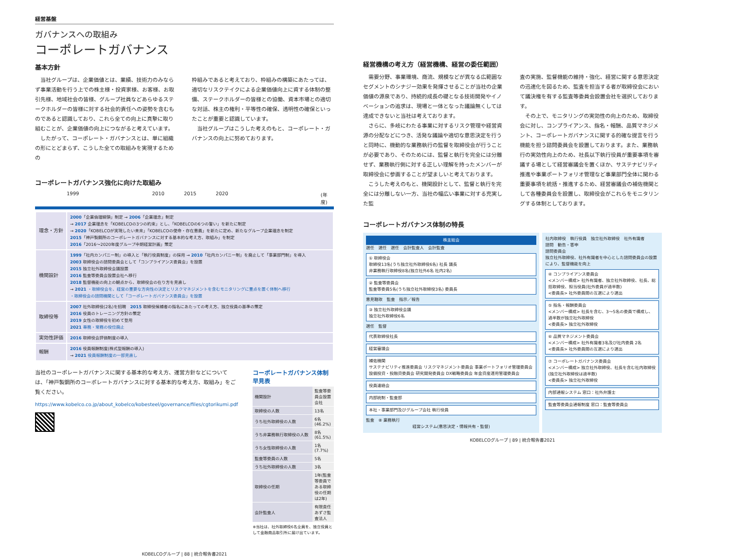経営基盤
ガバナンスへの取組み
コーポレートガバナンス
基本方針
　当社グループは、企業価値とは、業績、技術力のみならず事業活動を行う上での株主様・投資家様、お客様、お取引先様、地域社会の皆様、グループ社員などあらゆるステークホルダーの皆様に対する社会的責任への姿勢を含むものであると認識しており、これら全ての向上に真摯に取り組むことが、企業価値の向上につながると考えています。
　したがって、コーポレート・ガバナンスとは、単に組織の形にとどまらず、こうした全ての取組みを実現するための
枠組みであると考えており、枠組みの構築にあたっては、適切なリスクテイクによる企業価値向上に資する体制の整備、ステークホルダーの皆様との協働、資本市場との適切な対話、株主の権利・平等性の確保、透明性の確保といったことが重要と認識しています。
　当社グループはこうした考えのもと、コーポレート・ガバナンスの向上に努めております。
コーポレートガバナンス強化に向けた取組み
1999 2010 2015 2020 (年度)
| 理念・方針 | 2000 「企業倫理綱領」制定 → 2006 「企業理念」制定 → 2017 企業理念を「KOBELCOの3つの約束」とし、「KOBELCOの6つの誓い」を新たに制定 → 2020 「KOBELCOが実現したい未来」「KOBELCOの使命・存在意義」を新たに定め、新たなグループ企業理念を制定 2015 「神戸製鋼所のコーポレートガバナンスに対する基本的な考え方、取組み」を制定 2016 「2016～2020年度グループ中期経営計画」策定 |
| 機関設計 | 1999 「社内カンパニー制」の導入と「執行役員制度」の採用 → 2010 「社内カンパニー制」を廃止して「事業部門制」を導入 2003 取締役会の諮問委員会として「コンプライアンス委員会」を設置 2015 独立社外取締役会議設置 2016 監査等委員会設置会社へ移行 2018 監督機能の向上の観点から、取締役会の在り方を見直し → 2021 ・取締役会を、経営の重要な方向性の決定とリスクマネジメントを含むモニタリングに重点を置く体制へ移行 ・取締役会の諮問機関として「コーポレートガバナンス委員会」を設置 |
| 取締役等 | 2007 社外取締役(2名)を招聘 2015 取締役候補者の指名にあたっての考え方、独立役員の基準の策定 2016 役員のトレーニング方針の策定 2019 女性の取締役を初めて登用 2021 専務・常務の役位廃止 |
| 実効性評価 | 2016 取締役会評価制度の導入 |
| 報酬 | 2016 役員報酬制度(株式型報酬の導入) → 2021 役員報酬制度の一部見直し |
当社のコーポレートガバナンスに関する基本的な考え方、運営方針などについては、「神戸製鋼所のコーポレートガバナンスに対する基本的な考え方、取組み」をご覧ください。
https://www.kobelco.co.jp/about_kobelco/kobesteel/governance/files/cgtorikumi.pdf
コーポレートガバナンス体制早見表
| 機関設計 | 監査等委員会設置会社 |
| 取締役の人数 | 13名 |
| うち社外取締役の人数 | 6名(46.2%) |
| うち非業務執行取締役の人数 | 8名(61.5%) |
| うち女性取締役の人数 | 1名(7.7%) |
| 監査等委員の人数 | 5名 |
| うち社外取締役の人数 | 3名 |
| 取締役の任期 | 1年(監査等委員である取締役の任期は2年) |
| 会計監査人 | 有限責任あずさ監査法人 |
※当社は、社外取締役6名全員を、独立役員として金融商品取引所に届け出ています。
KOBELCOグループ | 88 | 統合報告書2021
経営機構の考え方（経営機構、経営の委任範囲）
　需要分野、事業環境、商流、規模などが異なる広範囲なセグメントのシナジー効果を発揮させることが当社の企業価値の源泉であり、持続的成長の礎となる技術開発やイノベーションの追求は、現場と一体となった議論無くしては達成できないと当社は考えております。
　さらに、多岐にわたる事業に対するリスク管理や経営資源の分配などにつき、活発な議論や適切な意思決定を行うと同時に、機動的な業務執行の監督を取締役会が行うことが必要であり、そのためには、監督と執行を完全には分離せず、業務執行側に対する正しい理解を持ったメンバーが取締役会に参画することが望ましいと考えております。
　こうした考えのもと、機関設計として、監督と執行を完全には分離しない一方、当社の幅広い事業に対する充実した監
査の実施、監督機能の維持・強化、経営に関する意思決定の迅速化を図るため、監査を担当する者が取締役会において議決権を有する監査等委員会設置会社を選択しております。
　その上で、モニタリングの実効性の向上のため、取締役会に対し、コンプライアンス、指名・報酬、品質マネジメント、コーポレートガバナンスに関する的確な提言を行う機能を担う諮問委員会を設置しております。また、業務執行の実効性向上のため、社長以下執行役員が重要事項を審議する場として経営審議会を置くほか、サステナビリティ推進や事業ポートフォリオ管理など事業部門全体に関わる重要事項を統括・推進するため、経営審議会の補佐機関として各種委員会を設置し、取締役会がこれらをモニタリングする体制としております。
コーポレートガバナンス体制の特長
株主総会
選任　選任　選任　会計監査人　会計監査
① 取締役会
取締役13名(うち独立社外取締役6名) 社長 議長
非業務執行取締役8名(独立社外6名 社内2名)
② 監査等委員会
監査等委員5名(うち独立社外取締役3名) 委員長
意見聴取　監査　指示／報告
③ 独立社外取締役会議
独立社外取締役6名
選任　監督
代表取締役社長
経営審議会
補佐機関
サステナビリティ推進委員会 リスクマネジメント委員会 事業ポートフォリオ管理委員会 設備投資・投融資委員会 研究開発委員会 DX戦略委員会 年金資産運用管理委員会
役員連絡会
内部統制・監査部
本社・事業部門及びグループ会社 執行役員
監査　⑧ 業務執行
経営システム(意思決定・情報共有・監督)
社内取締役　執行役員　独立社外取締役　社外有識者
諮問　勧告・答申
諮問委員会
独立社外取締役、社外有識者を中心とした諮問委員会の設置により、監督機能を向上
④ コンプライアンス委員会
<メンバー構成> 社外有識者、独立社外取締役、社長、総括取締役、担当役員(社外委員が過半数)
<委員長> 社外委員間の互選により選出
⑤ 指名・報酬委員会
<メンバー構成> 社長を含む、3～5名の委員で構成し、過半数が独立社外取締役
<委員長> 独立社外取締役
⑥ 品質マネジメント委員会
<メンバー構成> 社外有識者3名及び社内委員 2名
<委員長> 社外委員間の互選により選出
⑦ コーポレートガバナンス委員会
<メンバー構成> 独立社外取締役、社長を含む社内取締役(独立社外取締役は過半数)
<委員長> 独立社外取締役
内部通報システム 窓口：社外弁護士
監査等委員会通報制度 窓口：監査等委員会
KOBELCOグループ | 89 | 統合報告書2021